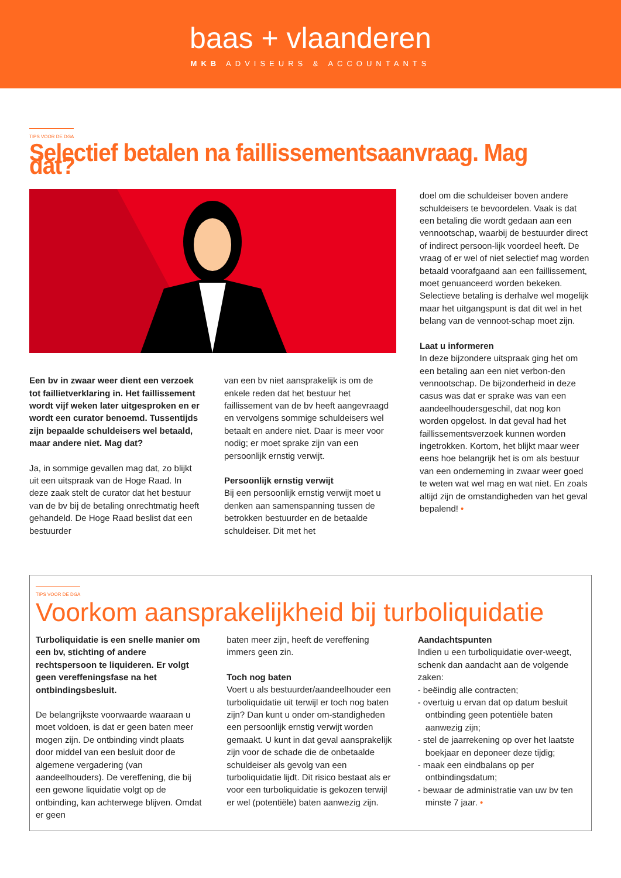baas + vlaanderen
MKB ADVISEURS & ACCOUNTANTS
TIPS VOOR DE DGA
Selectief betalen na faillissementsaanvraag. Mag dat?
Een bv in zwaar weer dient een verzoek tot faillietverklaring in. Het faillissement wordt vijf weken later uitgesproken en er wordt een curator benoemd. Tussentijds zijn bepaalde schuldeisers wel betaald, maar andere niet. Mag dat?
Ja, in sommige gevallen mag dat, zo blijkt uit een uitspraak van de Hoge Raad. In deze zaak stelt de curator dat het bestuur van de bv bij de betaling onrechtmatig heeft gehandeld. De Hoge Raad beslist dat een bestuurder
van een bv niet aansprakelijk is om de enkele reden dat het bestuur het faillissement van de bv heeft aangevraagd en vervolgens sommige schuldeisers wel betaalt en andere niet. Daar is meer voor nodig; er moet sprake zijn van een persoonlijk ernstig verwijt.
Persoonlijk ernstig verwijt
Bij een persoonlijk ernstig verwijt moet u denken aan samenspanning tussen de betrokken bestuurder en de betaalde schuldeiser. Dit met het
doel om die schuldeiser boven andere schuldeisers te bevoordelen. Vaak is dat een betaling die wordt gedaan aan een vennootschap, waarbij de bestuurder direct of indirect persoon-lijk voordeel heeft. De vraag of er wel of niet selectief mag worden betaald voorafgaand aan een faillissement, moet genuanceerd worden bekeken. Selectieve betaling is derhalve wel mogelijk maar het uitgangspunt is dat dit wel in het belang van de vennoot-schap moet zijn.
Laat u informeren
In deze bijzondere uitspraak ging het om een betaling aan een niet verbon-den vennootschap. De bijzonderheid in deze casus was dat er sprake was van een aandeelhoudersgeschil, dat nog kon worden opgelost. In dat geval had het faillissementsverzoek kunnen worden ingetrokken. Kortom, het blijkt maar weer eens hoe belangrijk het is om als bestuur van een onderneming in zwaar weer goed te weten wat wel mag en wat niet. En zoals altijd zijn de omstandigheden van het geval bepalend! •
TIPS VOOR DE DGA
Voorkom aansprakelijkheid bij turboliquidatie
Turboliquidatie is een snelle manier om een bv, stichting of andere rechtspersoon te liquideren. Er volgt geen vereffeningsfase na het ontbindingsbesluit.
De belangrijkste voorwaarde waaraan u moet voldoen, is dat er geen baten meer mogen zijn. De ontbinding vindt plaats door middel van een besluit door de algemene vergadering (van aandeelhouders). De vereffening, die bij een gewone liquidatie volgt op de ontbinding, kan achterwege blijven. Omdat er geen
baten meer zijn, heeft de vereffening immers geen zin.
Toch nog baten
Voert u als bestuurder/aandeelhouder een turboliquidatie uit terwijl er toch nog baten zijn? Dan kunt u onder om-standigheden een persoonlijk ernstig verwijt worden gemaakt. U kunt in dat geval aansprakelijk zijn voor de schade die de onbetaalde schuldeiser als gevolg van een turboliquidatie lijdt. Dit risico bestaat als er voor een turboliquidatie is gekozen terwijl er wel (potentiële) baten aanwezig zijn.
Aandachtspunten
Indien u een turboliquidatie over-weegt, schenk dan aandacht aan de volgende zaken:
- beëindig alle contracten;
- overtuig u ervan dat op datum besluit ontbinding geen potentiële baten aanwezig zijn;
- stel de jaarrekening op over het laatste boekjaar en deponeer deze tijdig;
- maak een eindbalans op per ontbindingsdatum;
- bewaar de administratie van uw bv ten minste 7 jaar. •